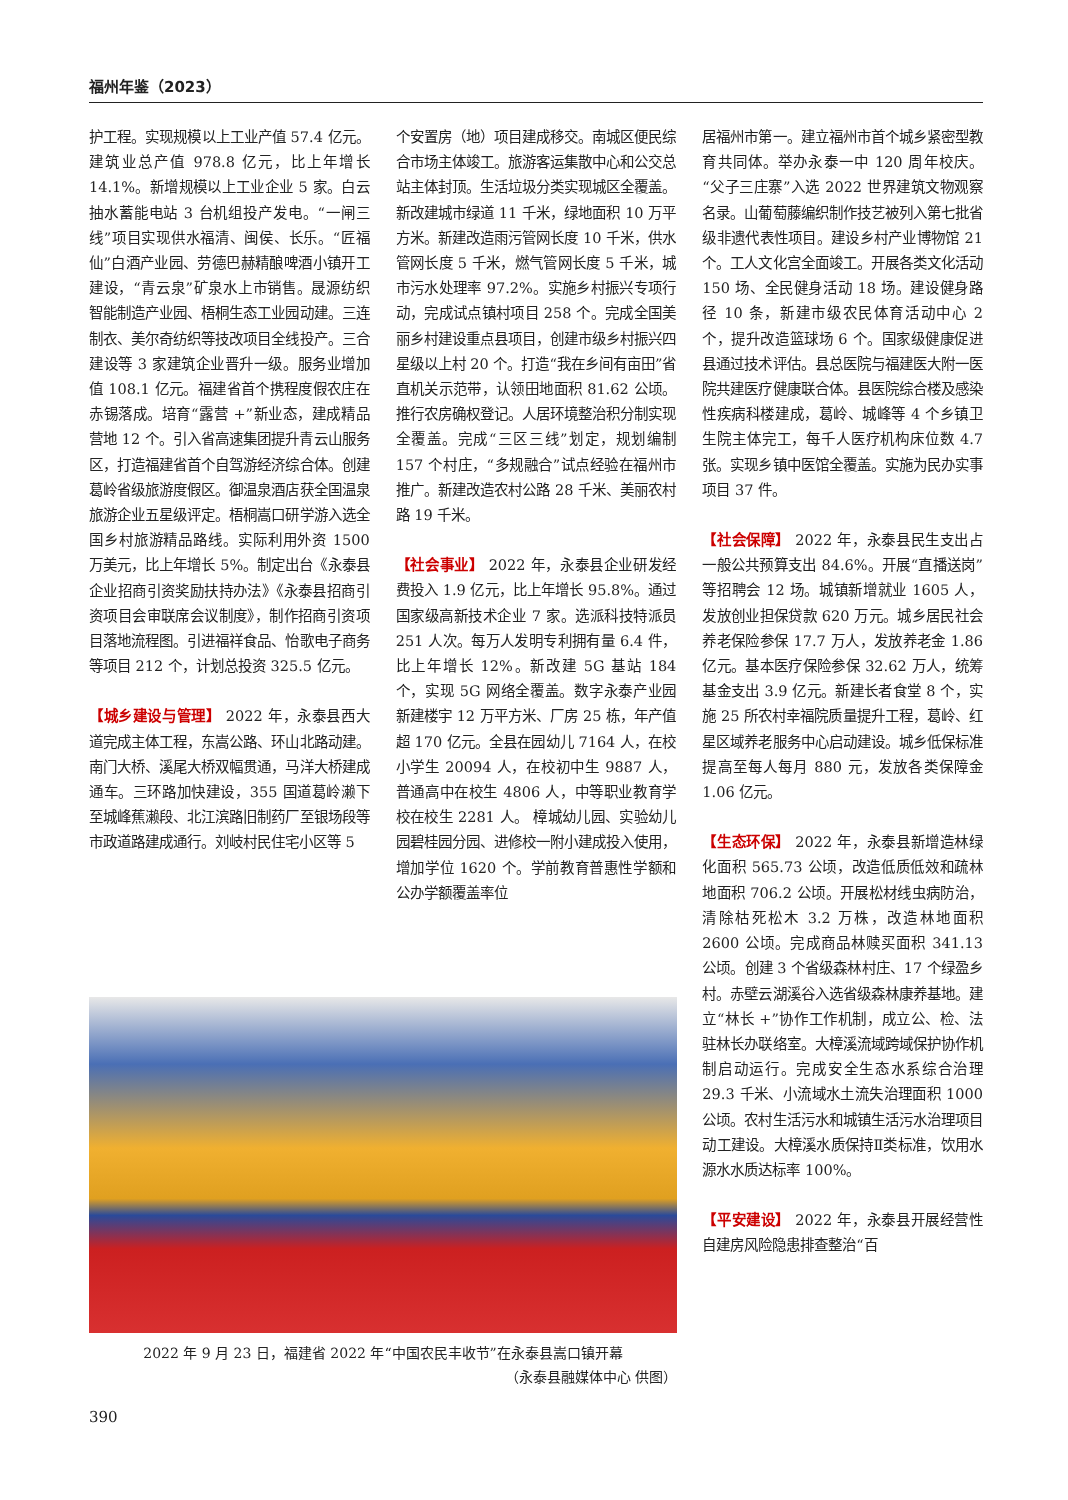福州年鉴（2023）
护工程。实现规模以上工业产值 57.4 亿元。建筑业总产值 978.8 亿元，比上年增长 14.1%。新增规模以上工业企业 5 家。白云抽水蓄能电站 3 台机组投产发电。“一闸三线”项目实现供水福清、闽侯、长乐。“匠福仙”白酒产业园、劳德巴赫精酿啤酒小镇开工建设，“青云泉”矿泉水上市销售。晟源纺织智能制造产业园、梧桐生态工业园动建。三连制衣、美尔奇纺织等技改项目全线投产。三合建设等 3 家建筑企业晋升一级。服务业增加值 108.1 亿元。福建省首个携程度假农庄在赤锡落成。培育“露营 +”新业态，建成精品营地 12 个。引入省高速集团提升青云山服务区，打造福建省首个自驾游经济综合体。创建葛岭省级旅游度假区。御温泉酒店获全国温泉旅游企业五星级评定。梧桐嵩口研学游入选全国乡村旅游精品路线。实际利用外资 1500 万美元，比上年增长 5%。制定出台《永泰县企业招商引资奖励扶持办法》《永泰县招商引资项目会审联席会议制度》，制作招商引资项目落地流程图。引进福祥食品、怡歌电子商务等项目 212 个，计划总投资 325.5 亿元。
【城乡建设与管理】 2022 年，永泰县西大道完成主体工程，东嵩公路、环山北路动建。南门大桥、溪尾大桥双幅贯通，马洋大桥建成通车。三环路加快建设，355 国道葛岭濑下至城峰蕉濑段、北江滨路旧制药厂至银场段等市政道路建成通行。刘岐村民住宅小区等 5
个安置房（地）项目建成移交。南城区便民综合市场主体竣工。旅游客运集散中心和公交总站主体封顶。生活垃圾分类实现城区全覆盖。新改建城市绿道 11 千米，绿地面积 10 万平方米。新建改造雨污管网长度 10 千米，供水管网长度 5 千米，燃气管网长度 5 千米，城市污水处理率 97.2%。实施乡村振兴专项行动，完成试点镇村项目 258 个。完成全国美丽乡村建设重点县项目，创建市级乡村振兴四星级以上村 20 个。打造“我在乡间有亩田”省直机关示范带，认领田地面积 81.62 公顷。推行农房确权登记。人居环境整治积分制实现全覆盖。完成“三区三线”划定，规划编制 157 个村庄，“多规融合”试点经验在福州市推广。新建改造农村公路 28 千米、美丽农村路 19 千米。
【社会事业】 2022 年，永泰县企业研发经费投入 1.9 亿元，比上年增长 95.8%。通过国家级高新技术企业 7 家。选派科技特派员 251 人次。每万人发明专利拥有量 6.4 件，比上年增长 12%。新改建 5G 基站 184 个，实现 5G 网络全覆盖。数字永泰产业园新建楼宇 12 万平方米、厂房 25 栋，年产值超 170 亿元。全县在园幼儿 7164 人，在校小学生 20094 人，在校初中生 9887 人，普通高中在校生 4806 人，中等职业教育学校在校生 2281 人。 樟城幼儿园、实验幼儿园碧桂园分园、进修校一附小建成投入使用，增加学位 1620 个。学前教育普惠性学额和公办学额覆盖率位
居福州市第一。建立福州市首个城乡紧密型教育共同体。举办永泰一中 120 周年校庆。“父子三庄寨”入选 2022 世界建筑文物观察名录。山葡萄藤编织制作技艺被列入第七批省级非遗代表性项目。建设乡村产业博物馆 21 个。工人文化宫全面竣工。开展各类文化活动 150 场、全民健身活动 18 场。建设健身路径 10 条，新建市级农民体育活动中心 2 个，提升改造篮球场 6 个。国家级健康促进县通过技术评估。县总医院与福建医大附一医院共建医疗健康联合体。县医院综合楼及感染性疾病科楼建成，葛岭、城峰等 4 个乡镇卫生院主体完工，每千人医疗机构床位数 4.7 张。实现乡镇中医馆全覆盖。实施为民办实事项目 37 件。
【社会保障】 2022 年，永泰县民生支出占一般公共预算支出 84.6%。开展“直播送岗”等招聘会 12 场。城镇新增就业 1605 人，发放创业担保贷款 620 万元。城乡居民社会养老保险参保 17.7 万人，发放养老金 1.86 亿元。基本医疗保险参保 32.62 万人，统筹基金支出 3.9 亿元。新建长者食堂 8 个，实施 25 所农村幸福院质量提升工程，葛岭、红星区域养老服务中心启动建设。城乡低保标准提高至每人每月 880 元，发放各类保障金 1.06 亿元。
【生态环保】 2022 年，永泰县新增造林绿化面积 565.73 公顷，改造低质低效和疏林地面积 706.2 公顷。开展松材线虫病防治，清除枯死松木 3.2 万株，改造林地面积 2600 公顷。完成商品林赎买面积 341.13 公顷。创建 3 个省级森林村庄、17 个绿盈乡村。赤壁云湖溪谷入选省级森林康养基地。建立“林长 +”协作工作机制，成立公、检、法驻林长办联络室。大樟溪流域跨域保护协作机制启动运行。完成安全生态水系综合治理 29.3 千米、小流域水土流失治理面积 1000 公顷。农村生活污水和城镇生活污水治理项目动工建设。大樟溪水质保持Ⅱ类标准，饮用水源水水质达标率 100%。
【平安建设】 2022 年，永泰县开展经营性自建房风险隐患排查整治“百
2022 年 9 月 23 日，福建省 2022 年“中国农民丰收节”在永泰县嵩口镇开幕
（永泰县融媒体中心 供图）
390